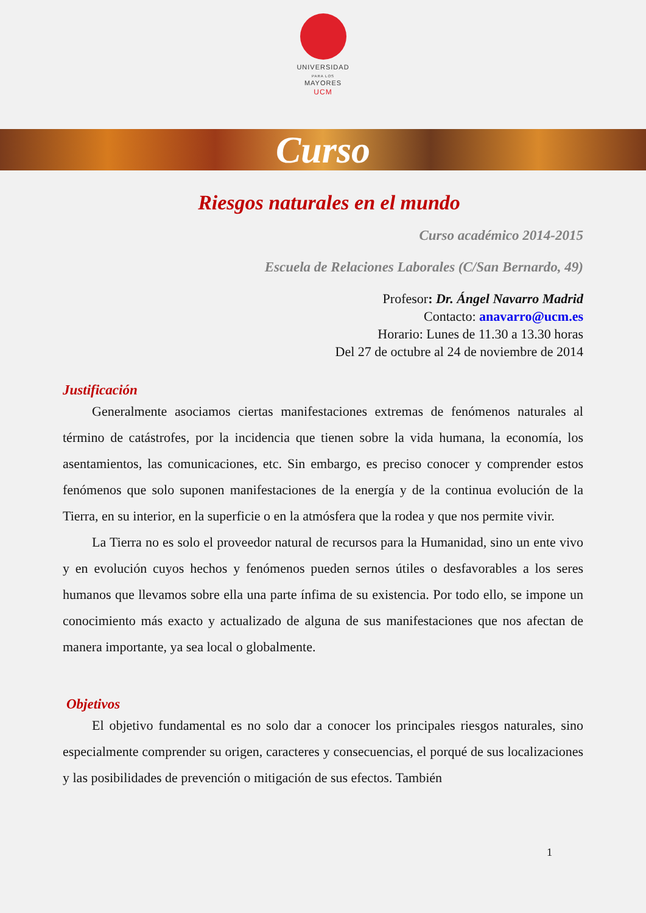UNIVERSIDAD
PARA LOS
MAYORES
UCM
Curso
Riesgos naturales en el mundo
Curso académico 2014-2015
Escuela de Relaciones Laborales (C/San Bernardo, 49)
Profesor: Dr. Ángel Navarro Madrid
Contacto: anavarro@ucm.es
Horario: Lunes de 11.30 a 13.30 horas
Del 27 de octubre al 24 de noviembre de 2014
Justificación
Generalmente asociamos ciertas manifestaciones extremas de fenómenos naturales al término de catástrofes, por la incidencia que tienen sobre la vida humana, la economía, los asentamientos, las comunicaciones, etc. Sin embargo, es preciso conocer y comprender estos fenómenos que solo suponen manifestaciones de la energía y de la continua evolución de la Tierra, en su interior, en la superficie o en la atmósfera que la rodea y que nos permite vivir.
La Tierra no es solo el proveedor natural de recursos para la Humanidad, sino un ente vivo y en evolución cuyos hechos y fenómenos pueden sernos útiles o desfavorables a los seres humanos que llevamos sobre ella una parte ínfima de su existencia. Por todo ello, se impone un conocimiento más exacto y actualizado de alguna de sus manifestaciones que nos afectan de manera importante, ya sea local o globalmente.
Objetivos
El objetivo fundamental es no solo dar a conocer los principales riesgos naturales, sino especialmente comprender su origen, caracteres y consecuencias, el porqué de sus localizaciones y las posibilidades de prevención o mitigación de sus efectos. También
1